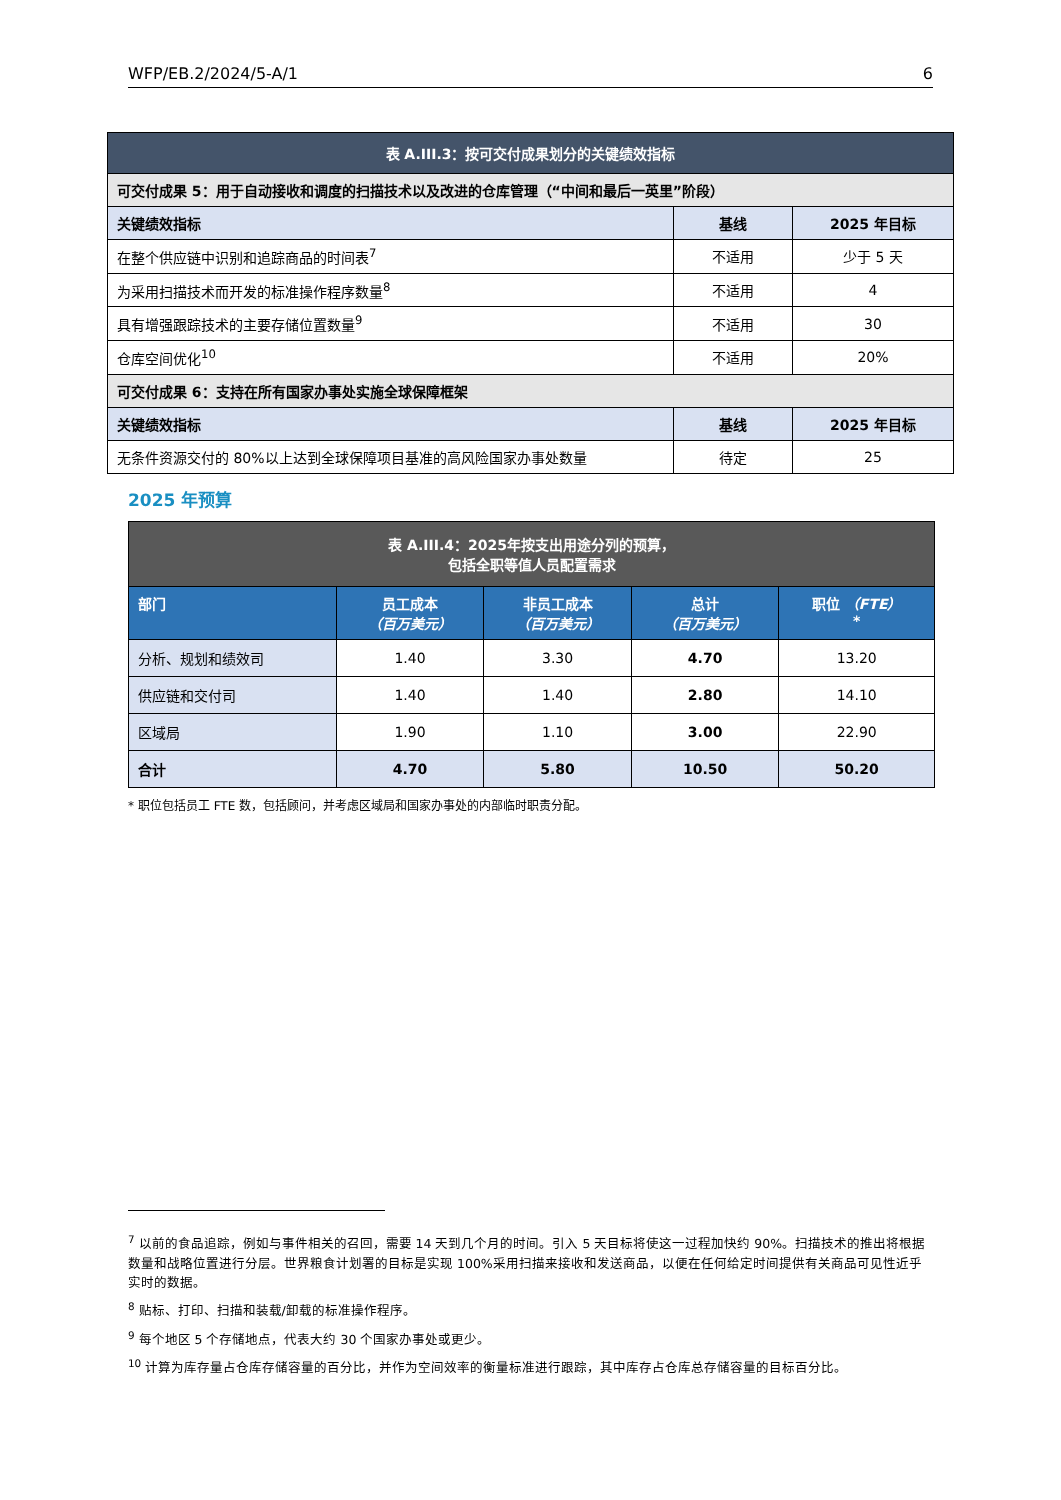WFP/EB.2/2024/5-A/1 6
| 表 A.III.3：按可交付成果划分的关键绩效指标 | | |
| 可交付成果 5：用于自动接收和调度的扫描技术以及改进的仓库管理（“中间和最后一英里”阶段） | | |
| 关键绩效指标 | 基线 | 2025 年目标 |
| 在整个供应链中识别和追踪商品的时间表<sup>7</sup> | 不适用 | 少于 5 天 |
| 为采用扫描技术而开发的标准操作程序数量<sup>8</sup> | 不适用 | 4 |
| 具有增强跟踪技术的主要存储位置数量<sup>9</sup> | 不适用 | 30 |
| 仓库空间优化<sup>10</sup> | 不适用 | 20% |
| 可交付成果 6：支持在所有国家办事处实施全球保障框架 | | |
| 关键绩效指标 | 基线 | 2025 年目标 |
| 无条件资源交付的 80%以上达到全球保障项目基准的高风险国家办事处数量 | 待定 | 25 |
2025 年预算
| 表 A.III.4：2025年按支出用途分列的预算， 包括全职等值人员配置需求 | | | | |
| 部门 | 员工成本 （百万美元） | 非员工成本 （百万美元） | 总计 （百万美元） | 职位 （FTE） * |
| 分析、规划和绩效司 | 1.40 | 3.30 | 4.70 | 13.20 |
| 供应链和交付司 | 1.40 | 1.40 | 2.80 | 14.10 |
| 区域局 | 1.90 | 1.10 | 3.00 | 22.90 |
| 合计 | 4.70 | 5.80 | 10.50 | 50.20 |
* 职位包括员工 FTE 数，包括顾问，并考虑区域局和国家办事处的内部临时职责分配。
<sup>7</sup> 以前的食品追踪，例如与事件相关的召回，需要 14 天到几个月的时间。引入 5 天目标将使这一过程加快约 90%。扫描技术的推出将根据数量和战略位置进行分层。世界粮食计划署的目标是实现 100%采用扫描来接收和发送商品，以便在任何给定时间提供有关商品可见性近乎实时的数据。
<sup>8</sup> 贴标、打印、扫描和装载/卸载的标准操作程序。
<sup>9</sup> 每个地区 5 个存储地点，代表大约 30 个国家办事处或更少。
<sup>10</sup> 计算为库存量占仓库存储容量的百分比，并作为空间效率的衡量标准进行跟踪，其中库存占仓库总存储容量的目标百分比。